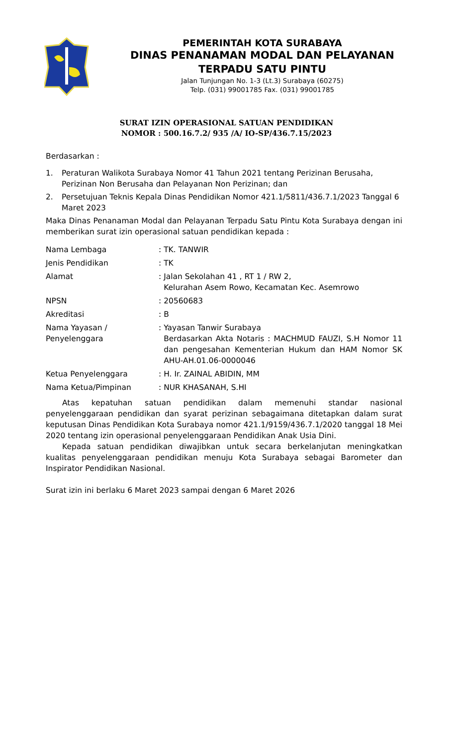PEMERINTAH KOTA SURABAYA
DINAS PENANAMAN MODAL DAN PELAYANAN
TERPADU SATU PINTU
Jalan Tunjungan No. 1-3 (Lt.3) Surabaya (60275)
Telp. (031) 99001785 Fax. (031) 99001785
SURAT IZIN OPERASIONAL SATUAN PENDIDIKAN
NOMOR : 500.16.7.2/ 935 /A/ IO-SP/436.7.15/2023
Berdasarkan :
1. Peraturan Walikota Surabaya Nomor 41 Tahun 2021 tentang Perizinan Berusaha, Perizinan Non Berusaha dan Pelayanan Non Perizinan; dan
2. Persetujuan Teknis Kepala Dinas Pendidikan Nomor 421.1/5811/436.7.1/2023 Tanggal 6 Maret 2023
Maka Dinas Penanaman Modal dan Pelayanan Terpadu Satu Pintu Kota Surabaya dengan ini memberikan surat izin operasional satuan pendidikan kepada :
| Nama Lembaga | : | TK. TANWIR |
| Jenis Pendidikan | : | TK |
| Alamat | : | Jalan Sekolahan 41 , RT 1 / RW 2, Kelurahan Asem Rowo, Kecamatan Kec. Asemrowo |
| NPSN | : | 20560683 |
| Akreditasi | : | B |
| Nama Yayasan / Penyelenggara | : | Yayasan Tanwir Surabaya Berdasarkan Akta Notaris : MACHMUD FAUZI, S.H Nomor 11 dan pengesahan Kementerian Hukum dan HAM Nomor SK AHU-AH.01.06-0000046 |
| Ketua Penyelenggara | : | H. Ir. ZAINAL ABIDIN, MM |
| Nama Ketua/Pimpinan | : | NUR KHASANAH, S.HI |
Atas kepatuhan satuan pendidikan dalam memenuhi standar nasional penyelenggaraan pendidikan dan syarat perizinan sebagaimana ditetapkan dalam surat keputusan Dinas Pendidikan Kota Surabaya nomor 421.1/9159/436.7.1/2020 tanggal 18 Mei 2020 tentang izin operasional penyelenggaraan Pendidikan Anak Usia Dini.
Kepada satuan pendidikan diwajibkan untuk secara berkelanjutan meningkatkan kualitas penyelenggaraan pendidikan menuju Kota Surabaya sebagai Barometer dan Inspirator Pendidikan Nasional.
Surat izin ini berlaku 6 Maret 2023 sampai dengan 6 Maret 2026